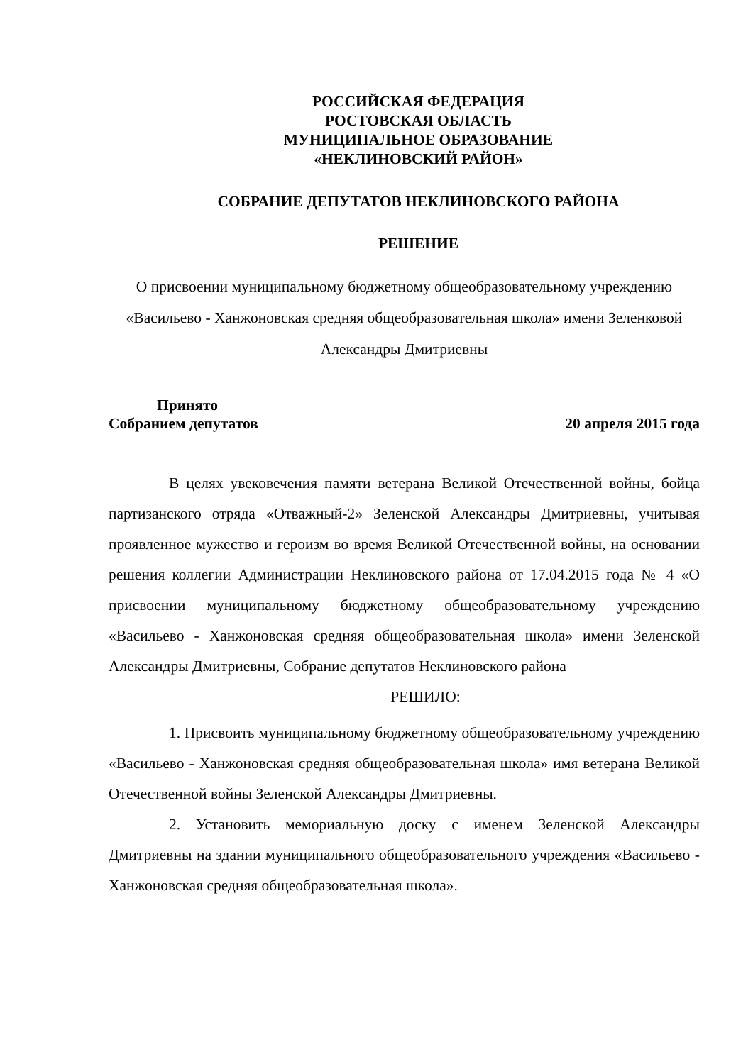РОССИЙСКАЯ ФЕДЕРАЦИЯ
РОСТОВСКАЯ ОБЛАСТЬ
МУНИЦИПАЛЬНОЕ ОБРАЗОВАНИЕ
«НЕКЛИНОВСКИЙ РАЙОН»
СОБРАНИЕ ДЕПУТАТОВ НЕКЛИНОВСКОГО РАЙОНА
РЕШЕНИЕ
О присвоении муниципальному бюджетному общеобразовательному учреждению «Васильево - Ханжоновская средняя общеобразовательная школа» имени Зеленковой Александры Дмитриевны
Принято
Собранием депутатов 20 апреля 2015 года
В целях увековечения памяти ветерана Великой Отечественной войны, бойца партизанского отряда «Отважный-2» Зеленской Александры Дмитриевны, учитывая проявленное мужество и героизм во время Великой Отечественной войны, на основании решения коллегии Администрации Неклиновского района от 17.04.2015 года № 4 «О присвоении муниципальному бюджетному общеобразовательному учреждению «Васильево - Ханжоновская средняя общеобразовательная школа» имени Зеленской Александры Дмитриевны, Собрание депутатов Неклиновского района
РЕШИЛО:
1. Присвоить муниципальному бюджетному общеобразовательному учреждению «Васильево - Ханжоновская средняя общеобразовательная школа» имя ветерана Великой Отечественной войны Зеленской Александры Дмитриевны.
2. Установить мемориальную доску с именем Зеленской Александры Дмитриевны на здании муниципального общеобразовательного учреждения «Васильево - Ханжоновская средняя общеобразовательная школа».